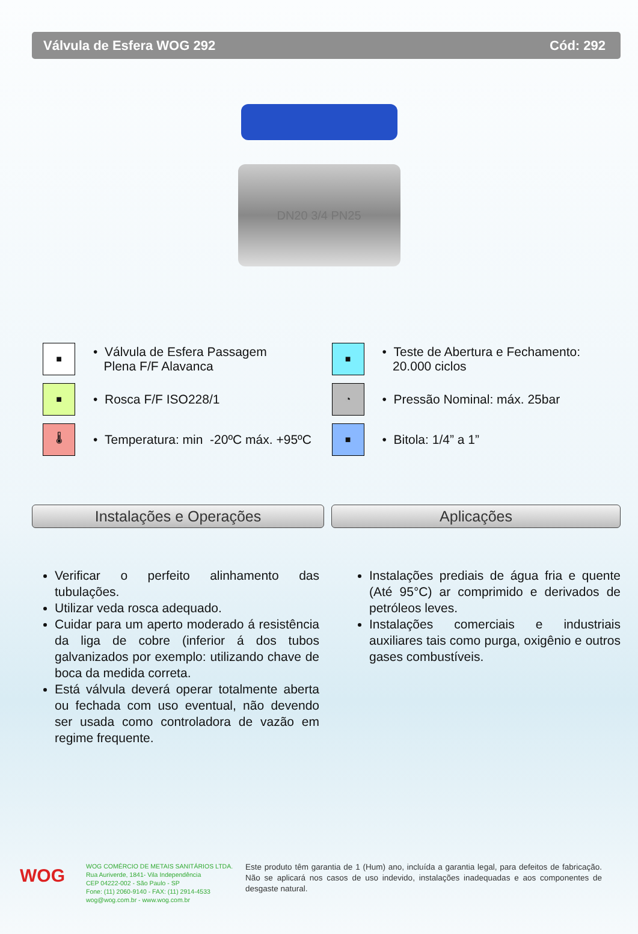Válvula de Esfera WOG 292 Cód: 292
DN20 3/4 PN25
■
• Válvula de Esfera Passagem
Plena F/F Alavanca
■
• Rosca F/F ISO228/1
🌡
• Temperatura: min -20ºC máx. +95ºC
■
• Teste de Abertura e Fechamento:
20.000 ciclos
◔
• Pressão Nominal: máx. 25bar
■
• Bitola: 1/4” a 1”
Instalações e Operações Aplicações
Verificar o perfeito alinhamento das tubulações.
Utilizar veda rosca adequado.
Cuidar para um aperto moderado á resistência da liga de cobre (inferior á dos tubos galvanizados por exemplo: utilizando chave de boca da medida correta.
Está válvula deverá operar totalmente aberta ou fechada com uso eventual, não devendo ser usada como controladora de vazão em regime frequente.
Instalações prediais de água fria e quente (Até 95°C) ar comprimido e derivados de petróleos leves.
Instalações comerciais e industriais auxiliares tais como purga, oxigênio e outros gases combustíveis.
WOG
WOG COMÉRCIO DE METAIS SANITÁRIOS LTDA.
Rua Auriverde, 1841- Vila Independência
CEP 04222-002 - São Paulo - SP
Fone: (11) 2060-9140 - FAX: (11) 2914-4533
wog@wog.com.br - www.wog.com.br
Este produto têm garantia de 1 (Hum) ano, incluída a garantia legal, para defeitos de fabricação. Não se aplicará nos casos de uso indevido, instalações inadequadas e aos componentes de desgaste natural.